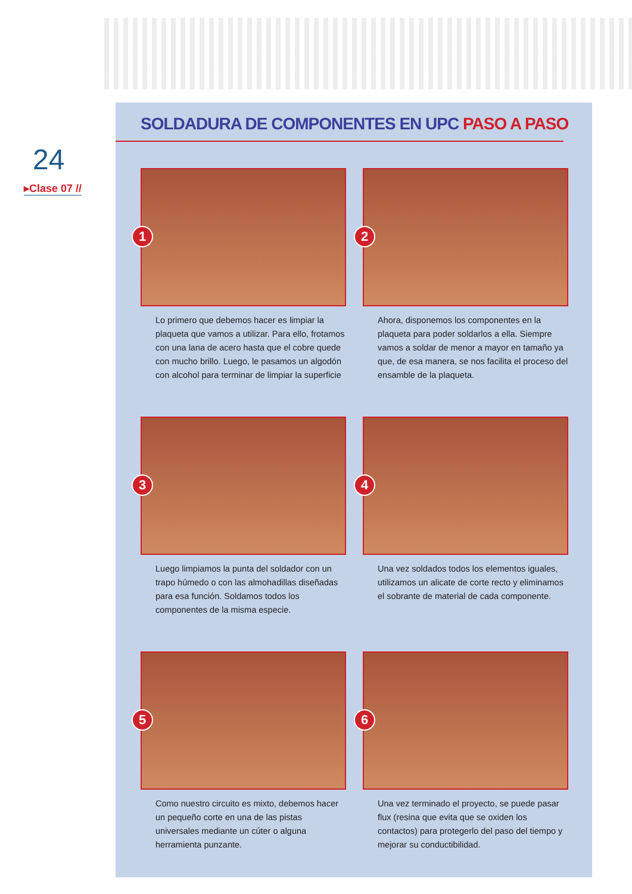24
▸Clase 07 //
SOLDADURA DE COMPONENTES EN UPC PASO A PASO
1
Lo primero que debemos hacer es limpiar la plaqueta que vamos a utilizar. Para ello, frotamos con una lana de acero hasta que el cobre quede con mucho brillo. Luego, le pasamos un algodón con alcohol para terminar de limpiar la superficie
2
Ahora, disponemos los componentes en la plaqueta para poder soldarlos a ella. Siempre vamos a soldar de menor a mayor en tamaño ya que, de esa manera, se nos facilita el proceso del ensamble de la plaqueta.
3
Luego limpiamos la punta del soldador con un trapo húmedo o con las almohadillas diseñadas para esa función. Soldamos todos los componentes de la misma especie.
4
Una vez soldados todos los elementos iguales, utilizamos un alicate de corte recto y eliminamos el sobrante de material de cada componente.
5
Como nuestro circuito es mixto, debemos hacer un pequeño corte en una de las pistas universales mediante un cúter o alguna herramienta punzante.
6
Una vez terminado el proyecto, se puede pasar flux (resina que evita que se oxiden los contactos) para protegerlo del paso del tiempo y mejorar su conductibilidad.